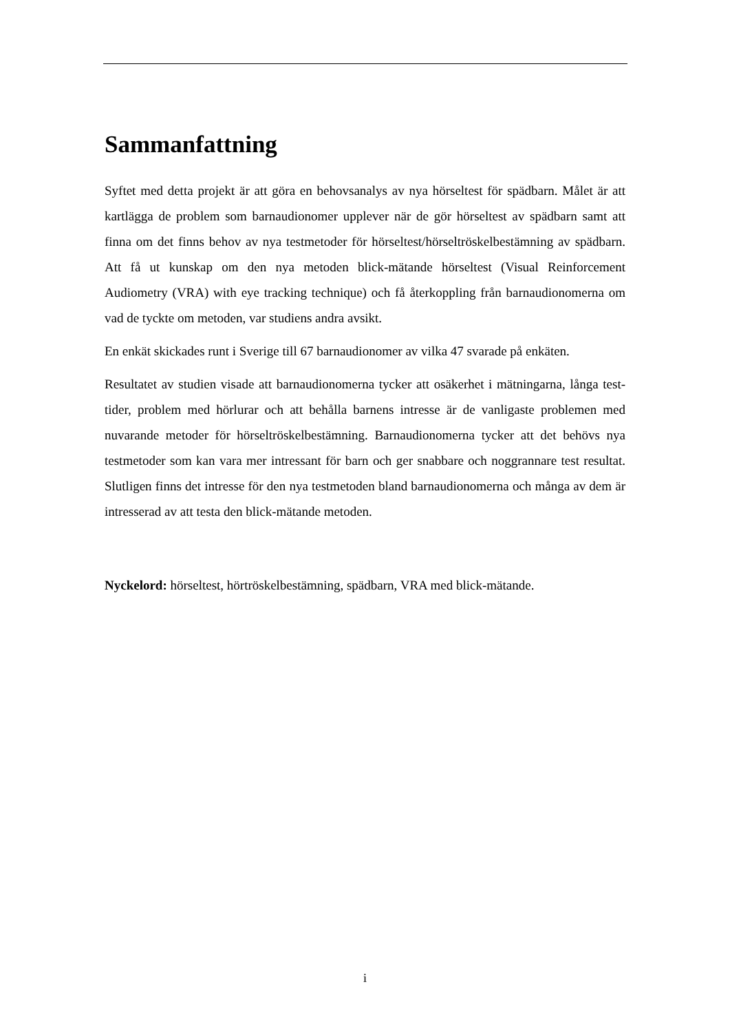Sammanfattning
Syftet med detta projekt är att göra en behovsanalys av nya hörseltest för spädbarn. Målet är att kartlägga de problem som barnaudionomer upplever när de gör hörseltest av spädbarn samt att finna om det finns behov av nya testmetoder för hörseltest/hörseltröskelbestämning av spädbarn. Att få ut kunskap om den nya metoden blick-mätande hörseltest (Visual Reinforcement Audiometry (VRA) with eye tracking technique) och få återkoppling från barnaudionomerna om vad de tyckte om metoden, var studiens andra avsikt.
En enkät skickades runt i Sverige till 67 barnaudionomer av vilka 47 svarade på enkäten.
Resultatet av studien visade att barnaudionomerna tycker att osäkerhet i mätningarna, långa test-tider, problem med hörlurar och att behålla barnens intresse är de vanligaste problemen med nuvarande metoder för hörseltröskelbestämning. Barnaudionomerna tycker att det behövs nya testmetoder som kan vara mer intressant för barn och ger snabbare och noggrannare test resultat. Slutligen finns det intresse för den nya testmetoden bland barnaudionomerna och många av dem är intresserad av att testa den blick-mätande metoden.
Nyckelord: hörseltest, hörtröskelbestämning, spädbarn, VRA med blick-mätande.
i